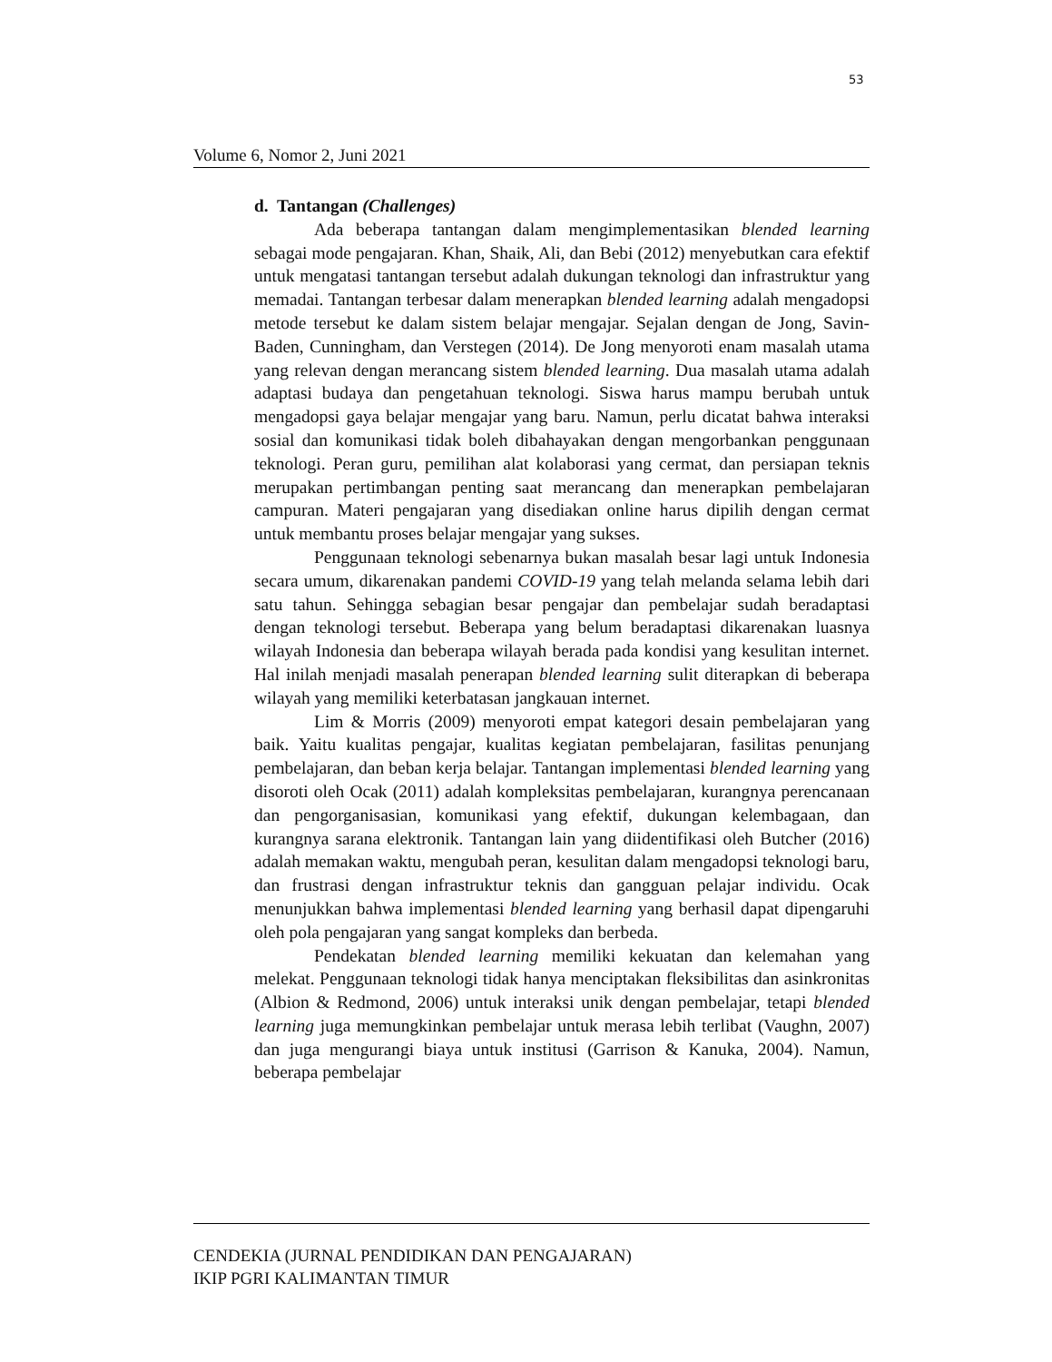53
Volume 6, Nomor 2, Juni 2021
d. Tantangan (Challenges)
Ada beberapa tantangan dalam mengimplementasikan blended learning sebagai mode pengajaran. Khan, Shaik, Ali, dan Bebi (2012) menyebutkan cara efektif untuk mengatasi tantangan tersebut adalah dukungan teknologi dan infrastruktur yang memadai. Tantangan terbesar dalam menerapkan blended learning adalah mengadopsi metode tersebut ke dalam sistem belajar mengajar. Sejalan dengan de Jong, Savin-Baden, Cunningham, dan Verstegen (2014). De Jong menyoroti enam masalah utama yang relevan dengan merancang sistem blended learning. Dua masalah utama adalah adaptasi budaya dan pengetahuan teknologi. Siswa harus mampu berubah untuk mengadopsi gaya belajar mengajar yang baru. Namun, perlu dicatat bahwa interaksi sosial dan komunikasi tidak boleh dibahayakan dengan mengorbankan penggunaan teknologi. Peran guru, pemilihan alat kolaborasi yang cermat, dan persiapan teknis merupakan pertimbangan penting saat merancang dan menerapkan pembelajaran campuran. Materi pengajaran yang disediakan online harus dipilih dengan cermat untuk membantu proses belajar mengajar yang sukses.
Penggunaan teknologi sebenarnya bukan masalah besar lagi untuk Indonesia secara umum, dikarenakan pandemi COVID-19 yang telah melanda selama lebih dari satu tahun. Sehingga sebagian besar pengajar dan pembelajar sudah beradaptasi dengan teknologi tersebut. Beberapa yang belum beradaptasi dikarenakan luasnya wilayah Indonesia dan beberapa wilayah berada pada kondisi yang kesulitan internet. Hal inilah menjadi masalah penerapan blended learning sulit diterapkan di beberapa wilayah yang memiliki keterbatasan jangkauan internet.
Lim & Morris (2009) menyoroti empat kategori desain pembelajaran yang baik. Yaitu kualitas pengajar, kualitas kegiatan pembelajaran, fasilitas penunjang pembelajaran, dan beban kerja belajar. Tantangan implementasi blended learning yang disoroti oleh Ocak (2011) adalah kompleksitas pembelajaran, kurangnya perencanaan dan pengorganisasian, komunikasi yang efektif, dukungan kelembagaan, dan kurangnya sarana elektronik. Tantangan lain yang diidentifikasi oleh Butcher (2016) adalah memakan waktu, mengubah peran, kesulitan dalam mengadopsi teknologi baru, dan frustrasi dengan infrastruktur teknis dan gangguan pelajar individu. Ocak menunjukkan bahwa implementasi blended learning yang berhasil dapat dipengaruhi oleh pola pengajaran yang sangat kompleks dan berbeda.
Pendekatan blended learning memiliki kekuatan dan kelemahan yang melekat. Penggunaan teknologi tidak hanya menciptakan fleksibilitas dan asinkronitas (Albion & Redmond, 2006) untuk interaksi unik dengan pembelajar, tetapi blended learning juga memungkinkan pembelajar untuk merasa lebih terlibat (Vaughn, 2007) dan juga mengurangi biaya untuk institusi (Garrison & Kanuka, 2004). Namun, beberapa pembelajar
CENDEKIA (JURNAL PENDIDIKAN DAN PENGAJARAN)
IKIP PGRI KALIMANTAN TIMUR